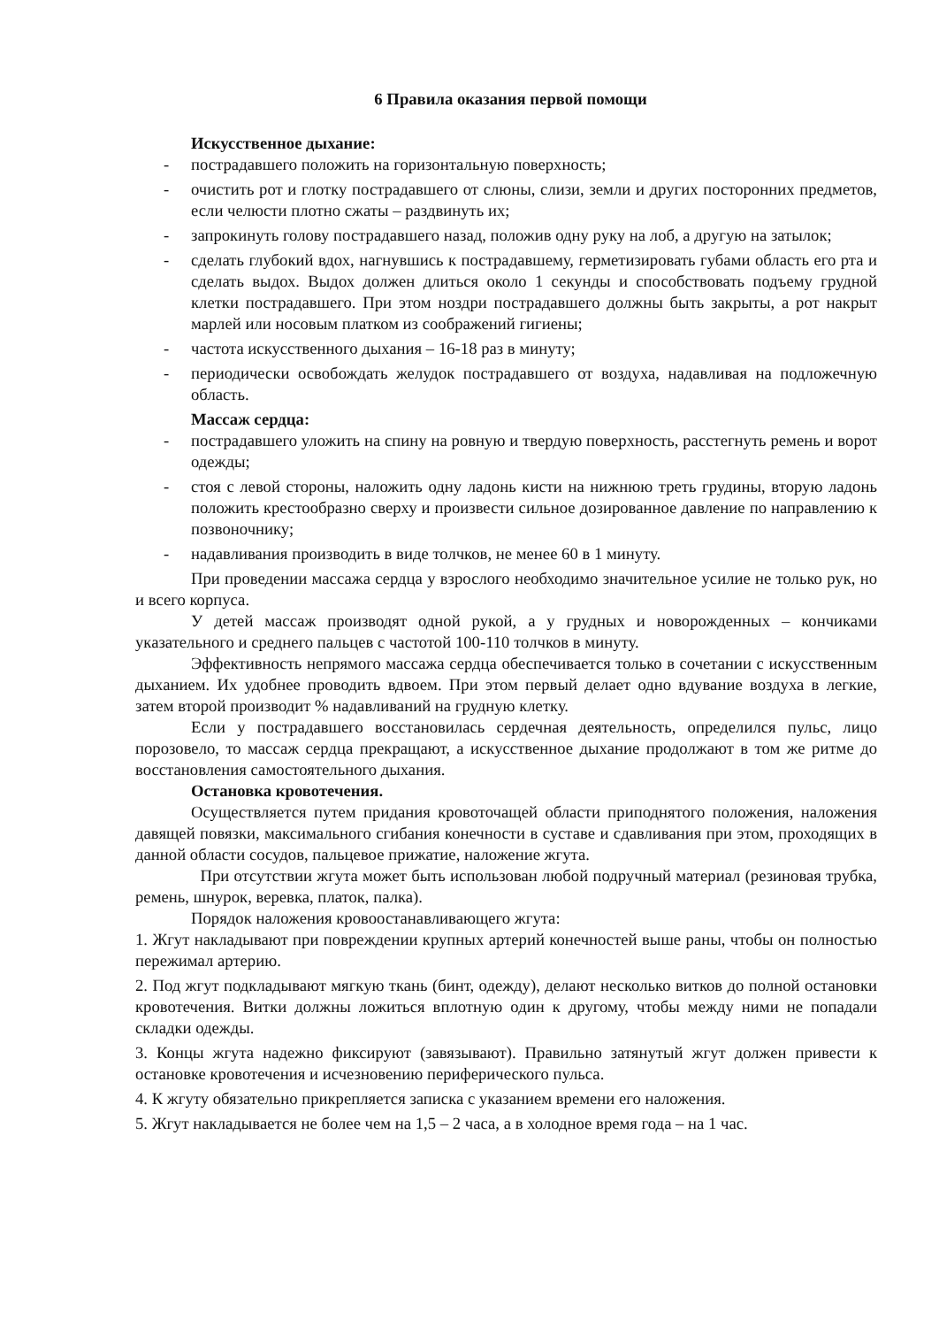6 Правила оказания первой помощи
Искусственное дыхание:
- пострадавшего положить на горизонтальную поверхность;
- очистить рот и глотку пострадавшего от слюны, слизи, земли и других посторонних предметов, если челюсти плотно сжаты – раздвинуть их;
- запрокинуть голову пострадавшего назад, положив одну руку на лоб, а другую на затылок;
- сделать глубокий вдох, нагнувшись к пострадавшему, герметизировать губами область его рта и сделать выдох. Выдох должен длиться около 1 секунды и способствовать подъему грудной клетки пострадавшего. При этом ноздри пострадавшего должны быть закрыты, а рот накрыт марлей или носовым платком из соображений гигиены;
- частота искусственного дыхания – 16-18 раз в минуту;
- периодически освобождать желудок пострадавшего от воздуха, надавливая на подложечную область.
Массаж сердца:
- пострадавшего уложить на спину на ровную и твердую поверхность, расстегнуть ремень и ворот одежды;
- стоя с левой стороны, наложить одну ладонь кисти на нижнюю треть грудины, вторую ладонь положить крестообразно сверху и произвести сильное дозированное давление по направлению к позвоночнику;
- надавливания производить в виде толчков, не менее 60 в 1 минуту.
При проведении массажа сердца у взрослого необходимо значительное усилие не только рук, но и всего корпуса.
У детей массаж производят одной рукой, а у грудных и новорожденных – кончиками указательного и среднего пальцев с частотой 100-110 толчков в минуту.
Эффективность непрямого массажа сердца обеспечивается только в сочетании с искусственным дыханием. Их удобнее проводить вдвоем. При этом первый делает одно вдувание воздуха в легкие, затем второй производит % надавливаний на грудную клетку.
Если у пострадавшего восстановилась сердечная деятельность, определился пульс, лицо порозовело, то массаж сердца прекращают, а искусственное дыхание продолжают в том же ритме до восстановления самостоятельного дыхания.
Остановка кровотечения.
Осуществляется путем придания кровоточащей области приподнятого положения, наложения давящей повязки, максимального сгибания конечности в суставе и сдавливания при этом, проходящих в данной области сосудов, пальцевое прижатие, наложение жгута.
При отсутствии жгута может быть использован любой подручный материал (резиновая трубка, ремень, шнурок, веревка, платок, палка).
Порядок наложения кровоостанавливающего жгута:
1. Жгут накладывают при повреждении крупных артерий конечностей выше раны, чтобы он полностью пережимал артерию.
2. Под жгут подкладывают мягкую ткань (бинт, одежду), делают несколько витков до полной остановки кровотечения. Витки должны ложиться вплотную один к другому, чтобы между ними не попадали складки одежды.
3. Концы жгута надежно фиксируют (завязывают). Правильно затянутый жгут должен привести к остановке кровотечения и исчезновению периферического пульса.
4. К жгуту обязательно прикрепляется записка с указанием времени его наложения.
5. Жгут накладывается не более чем на 1,5 – 2 часа, а в холодное время года – на 1 час.